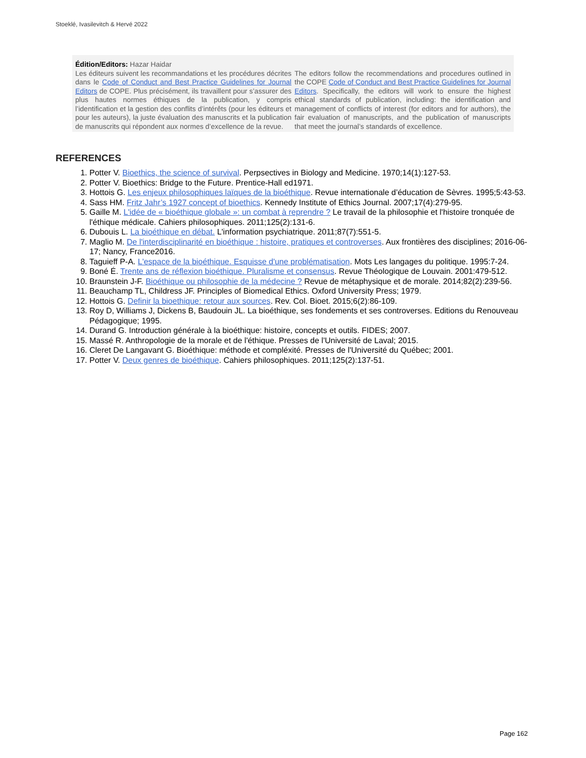Stoeklé, Ivasilevitch & Hervé 2022
Édition/Editors: Hazar Haidar
Les éditeurs suivent les recommandations et les procédures décrites dans le Code of Conduct and Best Practice Guidelines for Journal Editors de COPE. Plus précisément, ils travaillent pour s’assurer des plus hautes normes éthiques de la publication, y compris l’identification et la gestion des conflits d’intérêts (pour les éditeurs et pour les auteurs), la juste évaluation des manuscrits et la publication de manuscrits qui répondent aux normes d’excellence de la revue.
The editors follow the recommendations and procedures outlined in the COPE Code of Conduct and Best Practice Guidelines for Journal Editors. Specifically, the editors will work to ensure the highest ethical standards of publication, including: the identification and management of conflicts of interest (for editors and for authors), the fair evaluation of manuscripts, and the publication of manuscripts that meet the journal’s standards of excellence.
REFERENCES
1. Potter V. Bioethics, the science of survival. Perpsectives in Biology and Medicine. 1970;14(1):127-53.
2. Potter V. Bioethics: Bridge to the Future. Prentice-Hall ed1971.
3. Hottois G. Les enjeux philosophiques laïques de la bioéthique. Revue internationale d’éducation de Sèvres. 1995;5:43-53.
4. Sass HM. Fritz Jahr’s 1927 concept of bioethics. Kennedy Institute of Ethics Journal. 2007;17(4):279-95.
5. Gaille M. L'idée de « bioéthique globale »: un combat à reprendre ? Le travail de la philosophie et l'histoire tronquée de l'éthique médicale. Cahiers philosophiques. 2011;125(2):131-6.
6. Dubouis L. La bioéthique en débat. L'information psychiatrique. 2011;87(7):551-5.
7. Maglio M. De l'interdisciplinarité en bioéthique : histoire, pratiques et controverses. Aux frontières des disciplines; 2016-06-17; Nancy, France2016.
8. Taguieff P-A. L'espace de la bioéthique. Esquisse d'une problématisation. Mots Les langages du politique. 1995:7-24.
9. Boné É. Trente ans de réflexion bioéthique. Pluralisme et consensus. Revue Théologique de Louvain. 2001:479-512.
10. Braunstein J-F. Bioéthique ou philosophie de la médecine ? Revue de métaphysique et de morale. 2014;82(2):239-56.
11. Beauchamp TL, Childress JF. Principles of Biomedical Ethics. Oxford University Press; 1979.
12. Hottois G. Definir la bioethique: retour aux sources. Rev. Col. Bioet. 2015;6(2):86-109.
13. Roy D, Williams J, Dickens B, Baudouin JL. La bioéthique, ses fondements et ses controverses. Editions du Renouveau Pédagogique; 1995.
14. Durand G. Introduction générale à la bioéthique: histoire, concepts et outils. FIDES; 2007.
15. Massé R. Anthropologie de la morale et de l'éthique. Presses de l'Université de Laval; 2015.
16. Cleret De Langavant G. Bioéthique: méthode et compléxité. Presses de l'Université du Québec; 2001.
17. Potter V. Deux genres de bioéthique. Cahiers philosophiques. 2011;125(2):137-51.
Page 162